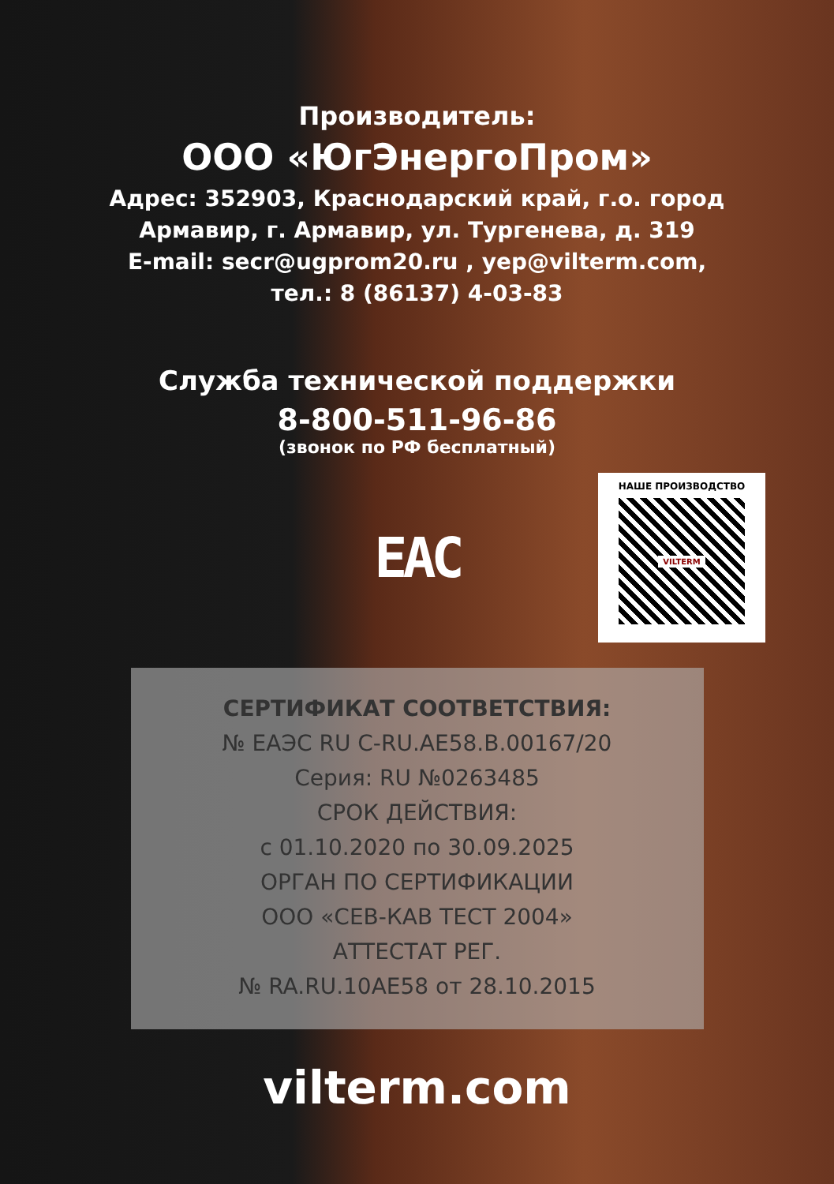Производитель:
ООО «ЮгЭнергоПром»
Адрес: 352903, Краснодарский край, г.о. город
Армавир, г. Армавир, ул. Тургенева, д. 319
E-mail: secr@ugprom20.ru , yep@vilterm.com,
тел.: 8 (86137) 4-03-83
Служба технической поддержки
8-800-511-96-86
(звонок по РФ бесплатный)
EAC
НАШЕ ПРОИЗВОДСТВО
VILTERM
СЕРТИФИКАТ СООТВЕТСТВИЯ:
№ ЕАЭС RU C-RU.AE58.B.00167/20
Серия: RU №0263485
СРОК ДЕЙСТВИЯ:
с 01.10.2020 по 30.09.2025
ОРГАН ПО СЕРТИФИКАЦИИ
ООО «СЕВ-КАВ ТЕСТ 2004»
АТТЕСТАТ РЕГ.
№ RA.RU.10AE58 от 28.10.2015
vilterm.com